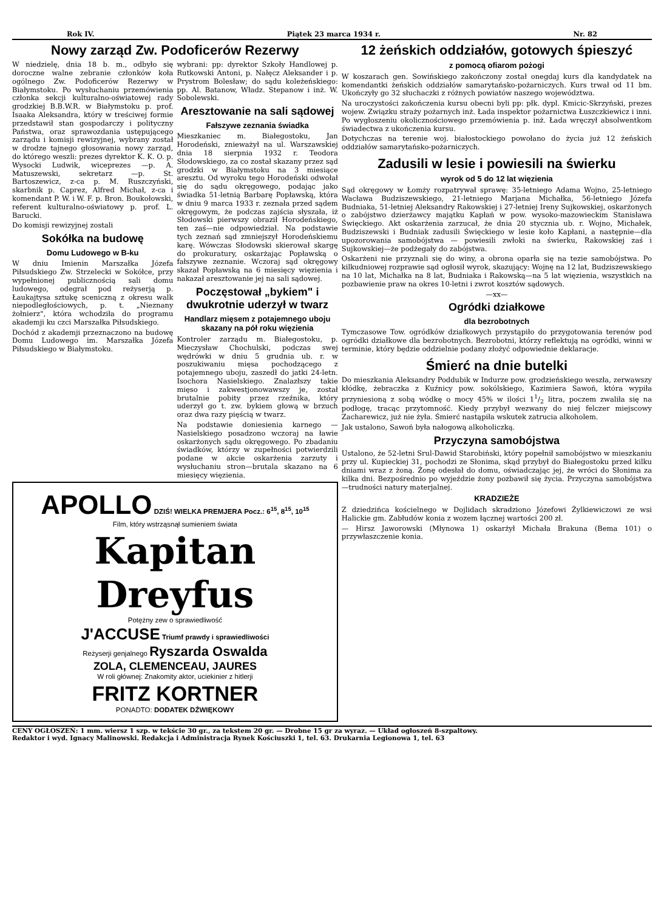Rok IV. Piątek 23 marca 1934 r. Nr. 82
Nowy zarząd Zw. Podoficerów Rezerwy
W niedzielę, dnia 18 b. m., odbyło się doroczne walne zebranie członków koła ogólnego Zw. Podoficerów Rezerwy w Białymstoku. Po wysłuchaniu przemówienia członka sekcji kulturalno-oświatowej rady grodzkiej B.B.W.R. w Białymstoku p. prof. Isaaka Aleksandra, który w treściwej formie przedstawił stan gospodarczy i polityczny Państwa, oraz sprawozdania ustępującego zarządu i komisji rewizyjnej, wybrany został w drodze tajnego głosowania nowy zarząd, do którego weszli: prezes dyrektor K. K. O. p. Wysocki Ludwik, wiceprezes —p. A. Matuszewski, sekretarz —p. St. Bartoszewicz, z-ca p. M. Ruszczyński, skarbnik p. Caprez, Alfred Michał, z-ca i komendant P. W. i W. F. p. Bron. Boukołowski, referent kulturalno-oświatowy p. prof. L. Barucki.
Do komisji rewizyjnej zostali
Sokółka na budowę
Domu Ludowego w B-ku
W dniu Imienin Marszałka Józefa Piłsudskiego Zw. Strzelecki w Sokółce, przy wypełnionej publicznością sali domu ludowego, odegrał pod reżyserją p. Łaukajtysa sztukę sceniczną z okresu walk niepodległościowych, p. t. „Nieznany żołnierz", która wchodziła do programu akademji ku czci Marszałka Piłsudskiego.
Dochód z akademji przeznaczono na budowę Domu Ludowego im. Marszałka Józefa Piłsudskiego w Białymstoku.
wybrani: pp: dyrektor Szkoły Handlowej p. Rutkowski Antoni, p. Nałęcz Aleksander i p. Prystrom Bolesław; do sądu koleżeńskiego: pp. Al. Batanow, Władz. Stepanow i inż. W. Sobolewski.
Aresztowanie na sali sądowej
Fałszywe zeznania świadka
Mieszkaniec m. Białegostoku, Jan Horodeński, znieważył na ul. Warszawskiej dnia 18 sierpnia 1932 r. Teodora Słodowskiego, za co został skazany przez sąd grodzki w Białymstoku na 3 miesiące aresztu. Od wyroku tego Horodeński odwołał się do sądu okręgowego, podając jako świadka 51-letnią Barbarę Popławską, która w dniu 9 marca 1933 r. zeznała przed sądem okręgowym, że podczas zajścia słyszała, iż Słodowski pierwszy obraził Horodeńskiego, ten zaś—nie odpowiedział. Na podstawie tych zeznań sąd zmniejszył Horodeńskiemu karę. Wówczas Słodowski skierował skargę do prokuratury, oskarżając Popławską o fałszywe zeznanie. Wczoraj sąd okręgowy skazał Popławską na 6 miesięcy więzienia i nakazał aresztowanie jej na sali sądowej.
Poczęstował „bykiem" i dwukrotnie uderzył w twarz
Handlarz mięsem z potajemnego uboju skazany na pół roku więzienia
Kontroler zarządu m. Białegostoku, p. Mieczysław Chochulski, podczas swej wędrówki w dniu 5 grudnia ub. r. w poszukiwaniu mięsa pochodzącego z potajemnego uboju, zaszedł do jatki 24-letn. Isochora Nasielskiego. Znalazłszy takie mięso i zakwestjonowawszy je, został brutalnie pobity przez rzeźnika, który uderzył go t. zw. bykiem głową w brzuch oraz dwa razy pięścią w twarz.
Na podstawie doniesienia karnego — Nasielskiego posadzono wczoraj na ławie oskarżonych sądu okręgowego. Po zbadaniu świadków, którzy w zupełności potwierdzili podane w akcie oskarżenia zarzuty i wysłuchaniu stron—brutala skazano na 6 miesięcy więzienia.
APOLLO DZIŚ! WIELKA PREMJERA Pocz.: 6<sup>15</sup>, 8<sup>15</sup>, 10<sup>15</sup>
Film, który wstrząsnął sumieniem świata
Kapitan
Dreyfus
Potężny zew o sprawiedliwość
J'ACCUSE Triumf prawdy i sprawiedliwości
Reżyserji genjalnego Ryszarda Oswalda
ZOLA, CLEMENCEAU, JAURES
W roli głównej: Znakomity aktor, uciekinier z hitlerji
FRITZ KORTNER
PONADTO: DODATEK DŹWIĘKOWY
12 żeńskich oddziałów, gotowych śpieszyć
z pomocą ofiarom pożogi
W koszarach gen. Sowińskiego zakończony został onegdaj kurs dla kandydatek na komendantki żeńskich oddziałów samarytańsko-pożarniczych. Kurs trwał od 11 bm. Ukończyły go 32 słuchaczki z różnych powiatów naszego województwa.
Na uroczystości zakończenia kursu obecni byli pp: płk. dypl. Kmicic-Skrzyński, prezes wojew. Związku straży pożarnych inż. Łada inspektor pożarnictwa Łuszczkiewicz i inni. Po wygłoszeniu okolicznościowego przemówienia p. inż. Łada wręczył absolwentkom świadectwa z ukończenia kursu.
Dotychczas na terenie woj. białostockiego powołano do życia już 12 żeńskich oddziałów samarytańsko-pożarniczych.
Zadusili w lesie i powiesili na świerku
wyrok od 5 do 12 lat więzienia
Sąd okręgowy w Łomży rozpatrywał sprawę: 35-letniego Adama Wojno, 25-letniego Wacława Budziszewskiego, 21-letniego Marjana Michałka, 56-letniego Józefa Budniaka, 51-letniej Aleksandry Rakowskiej i 27-letniej Ireny Sujkowskiej, oskarżonych o zabójstwo dzierżawcy majątku Kapłań w pow. wysoko-mazowieckim Stanisława Święckiego. Akt oskarżenia zarzucał, że dnia 20 stycznia ub. r. Wojno, Michałek, Budziszewski i Budniak zadusili Święckiego w lesie koło Kapłani, a następnie—dla upozorowania samobójstwa — powiesili zwłoki na świerku, Rakowskiej zaś i Sujkowskiej—że podżegały do zabójstwa.
Oskarżeni nie przyznali się do winy, a obrona oparła się na tezie samobójstwa. Po kilkudniowej rozprawie sąd ogłosił wyrok, skazujący: Wojnę na 12 lat, Budziszewskiego na 10 lat, Michałka na 8 lat, Budniaka i Rakowską—na 5 lat więzienia, wszystkich na pozbawienie praw na okres 10-letni i zwrot kosztów sądowych.
—xx—
Ogródki działkowe
dla bezrobotnych
Tymczasowe Tow. ogródków działkowych przystąpiło do przygotowania terenów pod ogródki działkowe dla bezrobotnych. Bezrobotni, którzy reflektują na ogródki, winni w terminie, który będzie oddzielnie podany złożyć odpowiednie deklaracje.
Śmierć na dnie butelki
Do mieszkania Aleksandry Poddubik w Indurze pow. grodzieńskiego weszła, zerwawszy kłódkę, żebraczka z Kuźnicy pow. sokólskiego, Kazimiera Sawoń, która wypiła przyniesioną z sobą wódkę o mocy 45% w ilości 11/2 litra, poczem zwaliła się na podłogę, tracąc przytomność. Kiedy przybył wezwany do niej felczer miejscowy Zacharewicz, już nie żyła. Śmierć nastąpiła wskutek zatrucia alkoholem.
Jak ustalono, Sawoń była nałogową alkoholiczką.
Przyczyna samobójstwa
Ustalono, że 52-letni Srul-Dawid Starobiński, który popełnił samobójstwo w mieszkaniu przy ul. Kupieckiej 31, pochodzi ze Słonima, skąd przybył do Białegostoku przed kilku dniami wraz z żoną. Żonę odesłał do domu, oświadczając jej, że wróci do Słonima za kilka dni. Bezpośrednio po wyjeździe żony pozbawił się życia. Przyczyna samobójstwa—trudności natury materjalnej.
KRADZIEŻE
Z dziedzińca kościelnego w Dojlidach skradziono Józefowi Żylkiewiczowi ze wsi Halickie gm. Zabłudów konia z wozem łącznej wartości 200 zł.
— Hirsz Jaworowski (Młynowa 1) oskarżył Michała Brakuna (Bema 101) o przywłaszczenie konia.
CENY OGŁOSZEŃ: 1 mm. wiersz 1 szp. w tekście 30 gr., za tekstem 20 gr. — Drobne 15 gr za wyraz. — Układ ogłoszeń 8-szpaltowy.
Redaktor i wyd. Ignacy Malinowski. Redakcja i Administracja Rynek Kościuszki 1, tel. 63. Drukarnia Legionowa 1, tel. 63